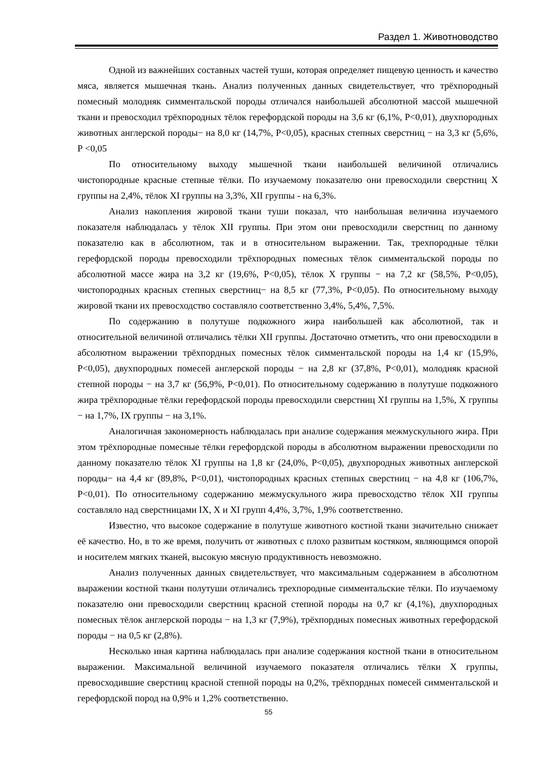Раздел 1. Животноводство
Одной из важнейших составных частей туши, которая определяет пищевую ценность и качество мяса, является мышечная ткань. Анализ полученных данных свидетельствует, что трёхпородный помесный молодняк симментальской породы отличался наибольшей абсолютной массой мышечной ткани и превосходил трёхпородных тёлок герефордской породы на 3,6 кг (6,1%, Р<0,01), двухпородных животных англерской породы− на 8,0 кг (14,7%, Р<0,05), красных степных сверстниц − на 3,3 кг (5,6%, Р <0,05
По относительному выходу мышечной ткани наибольшей величиной отличались чистопородные красные степные тёлки. По изучаемому показателю они превосходили сверстниц X группы на 2,4%, тёлок XI группы на 3,3%, XII группы - на 6,3%.
Анализ накопления жировой ткани туши показал, что наибольшая величина изучаемого показателя наблюдалась у тёлок XII группы. При этом они превосходили сверстниц по данному показателю как в абсолютном, так и в относительном выражении. Так, трехпородные тёлки герефордской породы превосходили трёхпородных помесных тёлок симментальской породы по абсолютной массе жира на 3,2 кг (19,6%, Р<0,05), тёлок X группы − на 7,2 кг (58,5%, Р<0,05), чистопородных красных степных сверстниц− на 8,5 кг (77,3%, Р<0,05). По относительному выходу жировой ткани их превосходство составляло соответственно 3,4%, 5,4%, 7,5%.
По содержанию в полутуше подкожного жира наибольшей как абсолютной, так и относительной величиной отличались тёлки XII группы. Достаточно отметить, что они превосходили в абсолютном выражении трёхпордных помесных тёлок симментальской породы на 1,4 кг (15,9%, Р<0,05), двухпородных помесей англерской породы − на 2,8 кг (37,8%, Р<0,01), молодняк красной степной породы − на 3,7 кг (56,9%, Р<0,01). По относительному содержанию в полутуше подкожного жира трёхпородные тёлки герефордской породы превосходили сверстниц XI группы на 1,5%, X группы − на 1,7%, IX группы − на 3,1%.
Аналогичная закономерность наблюдалась при анализе содержания межмускульного жира. При этом трёхпородные помесные тёлки герефордской породы в абсолютном выражении превосходили по данному показателю тёлок XI группы на 1,8 кг (24,0%, Р<0,05), двухпородных животных англерской породы− на 4,4 кг (89,8%, Р<0,01), чистопородных красных степных сверстниц − на 4,8 кг (106,7%, Р<0,01). По относительному содержанию межмускульного жира превосходство тёлок XII группы составляло над сверстницами IX, X и XI групп 4,4%, 3,7%, 1,9% соответственно.
Известно, что высокое содержание в полутуше животного костной ткани значительно снижает её качество. Но, в то же время, получить от животных с плохо развитым костяком, являющимся опорой и носителем мягких тканей, высокую мясную продуктивность невозможно.
Анализ полученных данных свидетельствует, что максимальным содержанием в абсолютном выражении костной ткани полутуши отличались трехпородные симментальские тёлки. По изучаемому показателю они превосходили сверстниц красной степной породы на 0,7 кг (4,1%), двухпородных помесных тёлок англерской породы − на 1,3 кг (7,9%), трёхпордных помесных животных герефордской породы − на 0,5 кг (2,8%).
Несколько иная картина наблюдалась при анализе содержания костной ткани в относительном выражении. Максимальной величиной изучаемого показателя отличались тёлки X группы, превосходившие сверстниц красной степной породы на 0,2%, трёхпордных помесей симментальской и герефордской пород на 0,9% и 1,2% соответственно.
55